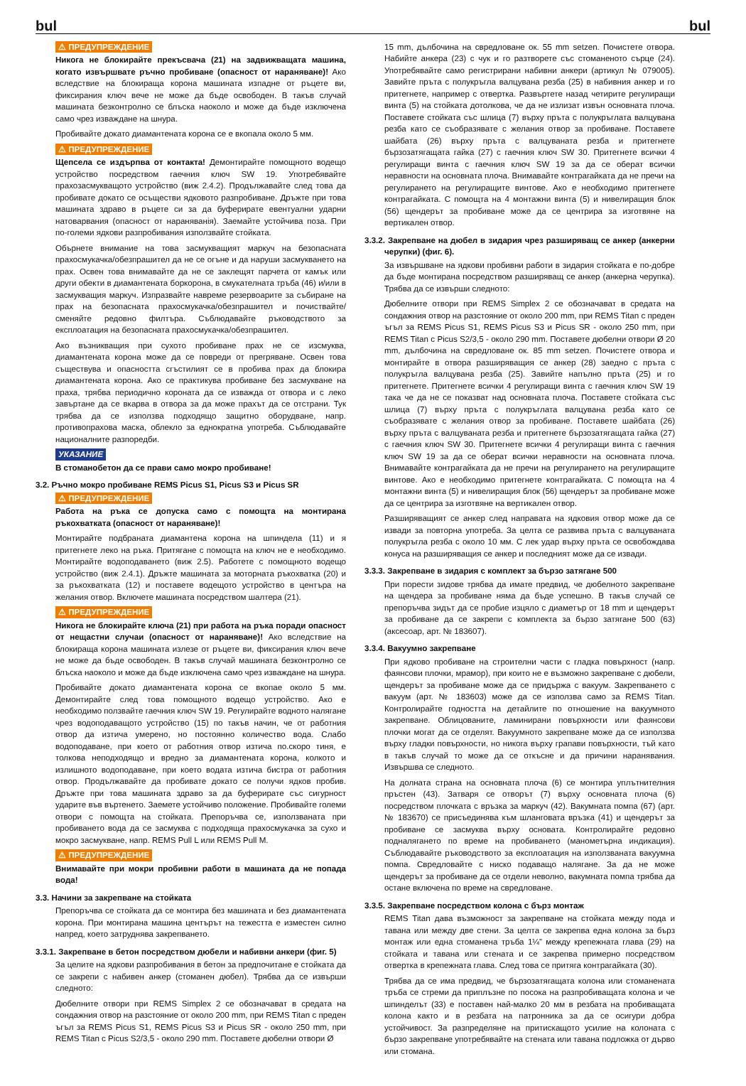bul bul
⚠ ПРЕДУПРЕЖДЕНИЕ
Никога не блокирайте прекъсвача (21) на задвижващата машина, когато извършвате ръчно пробиване (опасност от нараняване)! Ако вследствие на блокираща корона машината изпадне от ръцете ви, фиксирания ключ вече не може да бъде освободен. В такъв случай машината безконтролно се блъска наоколо и може да бъде изключена само чрез изваждане на шнура.
Пробивайте докато диамантената корона се е вкопала около 5 мм.
⚠ ПРЕДУПРЕЖДЕНИЕ
Щепсела се издърпва от контакта! Демонтирайте помощното водещо устройство посредством гаечния ключ SW 19. Употребявайте прахозасмукващото устройство (виж 2.4.2). Продължавайте след това да пробивате докато се осъществи ядковото разпробиване. Дръжте при това машината здраво в ръцете си за да буферирате евентуални ударни натоварвания (опасност от нараняванія). Заемайте устойчива поза. При по-големи ядкови разпробивания използвайте стойката.
Обърнете внимание на това засмукващият маркуч на безопасната прахосмукачка/обезпрашител да не се огъне и да наруши засмукването на прах. Освен това внимавайте да не се заклещят парчета от камък или други обекти в диамантената боркорона, в смукателната тръба (46) и/или в засмукващия маркуч. Изпразвайте навреме резервоарите за събиране на прах на безопасната прахосмукачка/обезпрашител и почиствайте/сменяйте редовно филтъра. Съблюдавайте ръководството за експлоатация на безопасната прахосмукачка/обезпрашител.
Ако възникващия при сухото пробиване прах не се изсмуква, диамантената корона може да се повреди от прегряване. Освен това съществува и опасността сгъстилият се в пробива прах да блокира диамантената корона. Ако се практикува пробиване без засмукване на праха, трябва периодично короната да се изважда от отвора и с леко завъртане да се вкарва в отвора за да може прахът да се отстрани. Тук трябва да се използва подходящо защитно оборудване, напр. противопрахова маска, облекло за еднократна употреба. Съблюдавайте националните разпоредби.
УКАЗАНИЕ
В стоманобетон да се прави само мокро пробиване!
3.2. Ръчно мокро пробиване REMS Picus S1, Picus S3 и Picus SR
⚠ ПРЕДУПРЕЖДЕНИЕ
Работа на ръка се допуска само с помощта на монтирана ръкохватката (опасност от нараняване)!
Монтирайте подбраната диамантена корона на шпиндела (11) и я притегнете леко на ръка. Притягане с помощта на ключ не е необходимо. Монтирайте водоподаването (виж 2.5). Работете с помощното водещо устройство (виж 2.4.1). Дръжте машината за моторната ръкохватка (20) и за ръкохватката (12) и поставете водещото устройство в центъра на желания отвор. Включете машината посредством шалтера (21).
⚠ ПРЕДУПРЕЖДЕНИЕ
Никога не блокирайте ключа (21) при работа на ръка поради опасност от нещастни случаи (опасност от нараняване)! Ако вследствие на блокираща корона машината излезе от ръцете ви, фиксирания ключ вече не може да бъде освободен. В такъв случай машината безконтролно се блъска наоколо и може да бъде изключена само чрез изваждане на шнура.
Пробивайте докато диамантената корона се вкопае около 5 мм. Демонтирайте след това помощното водещо устройство. Ако е необходимо ползвайте гаечния ключ SW 19. Регулирайте водното налягане чрез водоподаващото устройство (15) по такъв начин, че от работния отвор да изтича умерено, но постоянно количество вода. Слабо водоподаване, при което от работния отвор изтича по.скоро тиня, е толкова неподходящо и вредно за диамантената корона, колкото и излишното водоподаване, при което водата изтича бистра от работния отвор. Продължавайте да пробивате докато се получи ядков пробив. Дръжте при това машината здраво за да буферирате със сигурност ударите във въртенето. Заемете устойчиво положение. Пробивайте големи отвори с помощта на стойката. Препоръчва се, използваната при пробиването вода да се засмуква с подходяща прахосмукачка за сухо и мокро засмукване, напр. REMS Pull L или REMS Pull M.
⚠ ПРЕДУПРЕЖДЕНИЕ
Внимавайте при мокри пробивни работи в машината да не попада вода!
3.3. Начини за закрепване на стойката
Препоръчва се стойката да се монтира без машината и без диамантената корона. При монтирана машина центърът на тежестта е изместен силно напред, което затруднява закрепването.
3.3.1. Закрепване в бетон посредством дюбели и набивни анкери (фиг. 5)
За целите на ядкови разпробивания в бетон за предпочитане е стойката да се закрепи с набивен анкер (стоманен дюбел). Трябва да се извърши следното:
Дюбелните отвори при REMS Simplex 2 се обозначават в средата на сондажния отвор на разстояние от около 200 mm, при REMS Titan с преден ъгъл за REMS Picus S1, REMS Picus S3 и Picus SR - около 250 mm, при REMS Titan с Picus S2/3,5 - около 290 mm. Поставете дюбелни отвори Ø
15 mm, дълбочина на свредловане ок. 55 mm setzen. Почистете отвора. Набийте анкера (23) с чук и го разтворете със стоманеното сърце (24). Употребявайте само регистрирани набивни анкери (артикул № 079005). Завийте пръта с полукръгла валцувана резба (25) в набивния анкер и го притегнете, например с отвертка. Развъртете назад четирите регулиращи винта (5) на стойката дотолкова, че да не излизат извън основната плоча. Поставете стойката със шлица (7) върху пръта с полукръглата валцувана резба като се съобразявате с желания отвор за пробиване. Поставете шайбата (26) върху пръта с валцуваната резба и притегнете бързозатягащата гайка (27) с гаечния ключ SW 30. Притегнете всички 4 регулиращи винта с гаечния ключ SW 19 за да се оберат всички неравности на основната плоча. Внимавайте контрагайката да не пречи на регулирането на регулиращите винтове. Ако е необходимо притегнете контрагайката. С помощта на 4 монтажни винта (5) и нивелиращия блок (56) щендерът за пробиване може да се центрира за изготвяне на вертикален отвор.
3.3.2. Закрепване на дюбел в зидария чрез разширяващ се анкер (анкерни черупки) (фиг. 6).
За извършване на ядкови пробивни работи в зидария стойката е по-добре да бъде монтирана посредством разширяващ се анкер (анкерна черупка). Трябва да се извърши следното:
Дюбелните отвори при REMS Simplex 2 се обозначават в средата на сондажния отвор на разстояние от около 200 mm, при REMS Titan с преден ъгъл за REMS Picus S1, REMS Picus S3 и Picus SR - около 250 mm, при REMS Titan с Picus S2/3,5 - около 290 mm. Поставете дюбелни отвори Ø 20 mm, дълбочина на свредловане ок. 85 mm setzen. Почистете отвора и монтирайте в отвора разширяващия се анкер (28) заедно с пръта с полукръгла валцувана резба (25). Завийте напълно пръта (25) и го притегнете. Притегнете всички 4 регулиращи винта с гаечния ключ SW 19 така че да не се показват над основната плоча. Поставете стойката със шлица (7) върху пръта с полукръглата валцувана резба като се съобразявате с желания отвор за пробиване. Поставете шайбата (26) върху пръта с валцуваната резба и притегнете бързозатягащата гайка (27) с гаечния ключ SW 30. Притегнете всички 4 регулиращи винта с гаечния ключ SW 19 за да се оберат всички неравности на основната плоча. Внимавайте контрагайката да не пречи на регулирането на регулиращите винтове. Ако е необходимо притегнете контрагайката. С помощта на 4 монтажни винта (5) и нивелиращия блок (56) щендерът за пробиване може да се центрира за изготвяне на вертикален отвор.
Разширяващият се анкер след направата на ядковия отвор може да се извади за повторна употреба. За целта се развива пръта с валцуваната полукръгла резба с около 10 мм. С лек удар върху пръта се освобождава конуса на разширяващия се анкер и последният може да се извади.
3.3.3. Закрепване в зидария с комплект за бързо затягане 500
При порести зидове трябва да имате предвид, че дюбелното закрепване на щендера за пробиване няма да бъде успешно. В такъв случай се препоръчва зидът да се пробие изцяло с диаметър от 18 mm и щендерът за пробиване да се закрепи с комплекта за бързо затягане 500 (63) (аксесоар, арт. № 183607).
3.3.4. Вакуумно закрепване
При ядково пробиване на строителни части с гладка повърхност (напр. фаянсови плочки, мрамор), при които не е възможно закрепване с дюбели, щендерът за пробиване може да се придържа с вакуум. Закрепването с вакуум (арт. № 183603) може да се използва само за REMS Titan. Контролирайте годността на детайлите по отношение на вакуумното закрепване. Облицованите, ламинирани повърхности или фаянсови плочки могат да се отделят. Вакуумното закрепване може да се използва върху гладки повърхности, но никога върху грапави повърхности, тъй като в такъв случай то може да се откъсне и да причини наранявания. Извършва се следното.
На долната страна на основната плоча (6) се монтира уплътнителния пръстен (43). Затваря се отворът (7) върху основната плоча (6) посредством плочката с връзка за маркуч (42). Вакумната помпа (67) (арт. № 183670) се присъединява към шланговата връзка (41) и щендерът за пробиване се засмуква върху основата. Контролирайте редовно подналягането по време на пробиването (манометърна индикация). Съблюдавайте ръководството за експлоатация на използваната вакуумна помпа. Свредловайте с ниско подаващо налягане. За да не може щендерът за пробиване да се отдели неволно, вакумната помпа трябва да остане включена по време на свредловане.
3.3.5. Закрепване посредством колона с бърз монтаж
REMS Titan дава възможност за закрепване на стойката между пода и тавана или между две стени. За целта се закрепва една колона за бърз монтаж или една стоманена тръба 1¼” между крепежната глава (29) на стойката и тавана или стената и се закрепва примерно посредством отвертка в крепежната глава. След това се притяга контрагайката (30).
Трябва да се има предвид, че бързозатягащата колона или стоманената тръба се стреми да приплъзне по посока на разпробиващата колона и че шпинделът (33) е поставен най-малко 20 мм в резбата на пробиващата колона както и в резбата на патронника за да се осигури добра устойчивост. За разпределяне на притискащото усилие на колоната с бързо закрепване употребявайте на стената или тавана подложка от дърво или стомана.